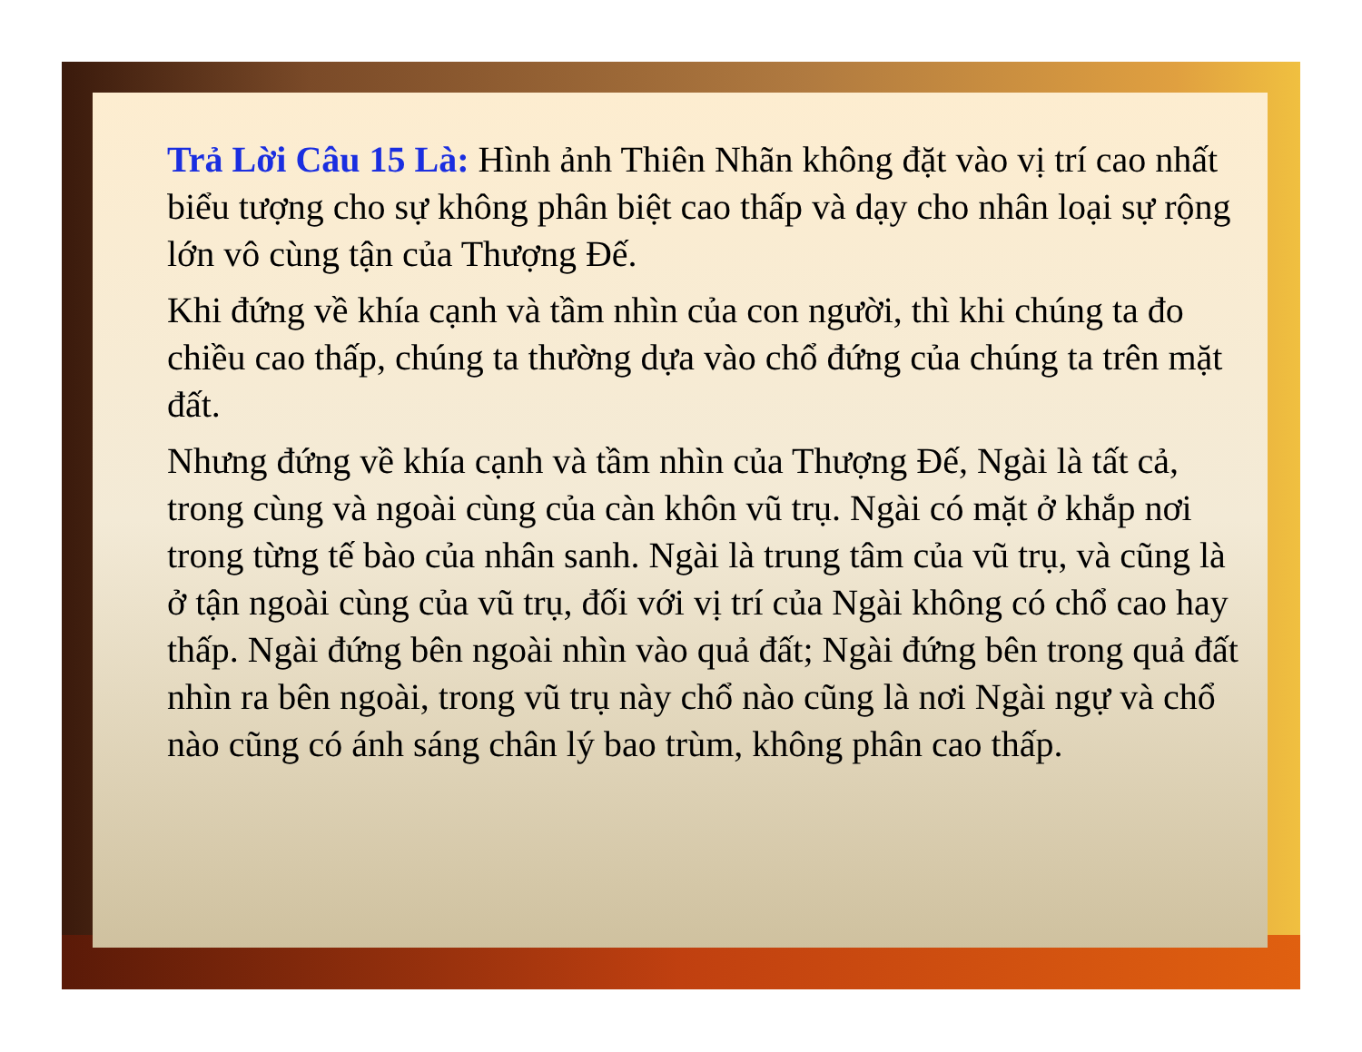Trả Lời Câu 15 Là: Hình ảnh Thiên Nhãn không đặt vào vị trí cao nhất biểu tượng cho sự không phân biệt cao thấp và dạy cho nhân loại sự rộng lớn vô cùng tận của Thượng Đế.
Khi đứng về khía cạnh và tầm nhìn của con người, thì khi chúng ta đo chiều cao thấp, chúng ta thường dựa vào chổ đứng của chúng ta trên mặt đất.
Nhưng đứng về khía cạnh và tầm nhìn của Thượng Đế, Ngài là tất cả, trong cùng và ngoài cùng của càn khôn vũ trụ. Ngài có mặt ở khắp nơi trong từng tế bào của nhân sanh. Ngài là trung tâm của vũ trụ, và cũng là ở tận ngoài cùng của vũ trụ, đối với vị trí của Ngài không có chổ cao hay thấp. Ngài đứng bên ngoài nhìn vào quả đất; Ngài đứng bên trong quả đất nhìn ra bên ngoài, trong vũ trụ này chổ nào cũng là nơi Ngài ngự và chổ nào cũng có ánh sáng chân lý bao trùm, không phân cao thấp.